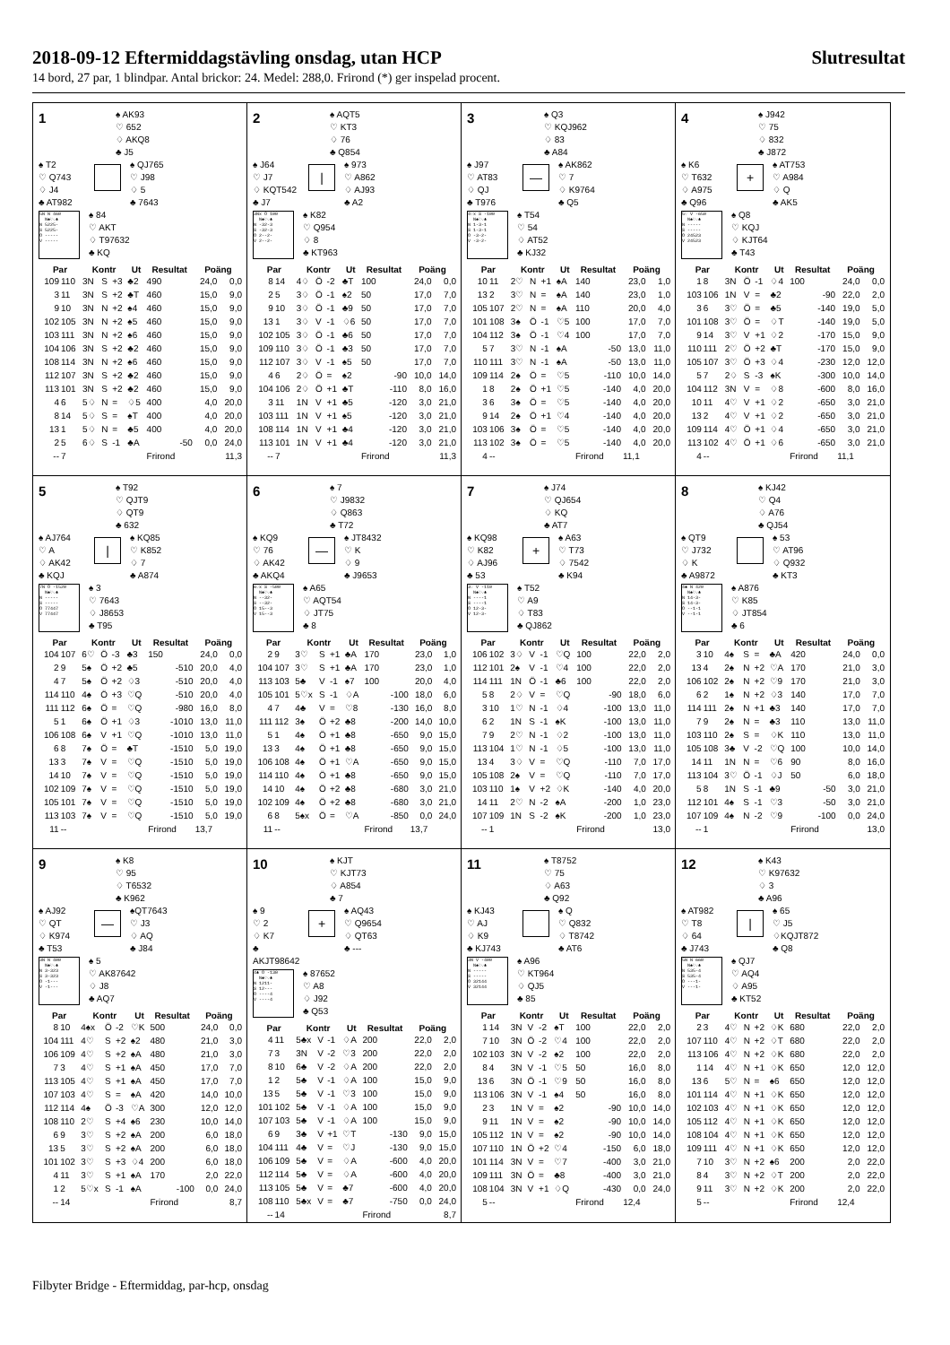2018-09-12 Eftermiddagstävling onsdag, utan HCP Slutresultat
14 bord, 27 par, 1 blindpar. Antal brickor: 24. Medel: 288,0. Frirond (*) ger inspelad procent.
1
♠ AK93
♡ 652
♢ AKQ8
♣ J5
♠ T2
♡ Q743
♢ J4
♣ AT982
♠ QJ765
♡ J98
♢ 5
♣ 7643
5N N 460 N♠♡♢♣ N 5225- S 5225- Ö ----- V -----
♠ 84
♡ AKT
♢ T97632
♣ KQ
| Par | | Kontr | | | Ut | Resultat | Poäng | |
| --- | --- | --- | --- | --- | --- | --- | --- | --- |
| 109 | 110 | 3N | S | +3 | ♣2 | 490 | 24,0 | 0,0 |
| 3 | 11 | 3N | S | +2 | ♣T | 460 | 15,0 | 9,0 |
| 9 | 10 | 3N | N | +2 | ♠4 | 460 | 15,0 | 9,0 |
| 102 | 105 | 3N | N | +2 | ♠5 | 460 | 15,0 | 9,0 |
| 103 | 111 | 3N | N | +2 | ♠6 | 460 | 15,0 | 9,0 |
| 104 | 106 | 3N | S | +2 | ♣2 | 460 | 15,0 | 9,0 |
| 108 | 114 | 3N | N | +2 | ♠6 | 460 | 15,0 | 9,0 |
| 112 | 107 | 3N | S | +2 | ♣2 | 460 | 15,0 | 9,0 |
| 113 | 101 | 3N | S | +2 | ♣2 | 460 | 15,0 | 9,0 |
| 4 | 6 | 5♢ | N | = | ♢5 | 400 | 4,0 | 20,0 |
| 8 | 14 | 5♢ | S | = | ♠T | 400 | 4,0 | 20,0 |
| 13 | 1 | 5♢ | N | = | ♣5 | 400 | 4,0 | 20,0 |
| 2 | 5 | 6♢ | S | -1 | ♣A | -50 | 0,0 | 24,0 |
| -- | 7 | | | | | Frirond | | 11,3 |
2
♠ AQT5
♡ KT3
♢ 76
♣ Q854
♠ J64
♡ J7
♢ KQT542
♣ J7
|
♠ 973
♡ A862
♢ AJ93
♣ A2
3Nx Ö 100 N♠♡♢♣ N -32-3 S -32-3 Ö 2--2- V 2--2-
♠ K82
♡ Q954
♢ 8
♣ KT963
| Par | | Kontr | | | Ut | Resultat | Poäng | |
| --- | --- | --- | --- | --- | --- | --- | --- | --- |
| 8 | 14 | 4♢ | Ö | -2 | ♣T | 100 | 24,0 | 0,0 |
| 2 | 5 | 3♢ | Ö | -1 | ♠2 | 50 | 17,0 | 7,0 |
| 9 | 10 | 3♢ | Ö | -1 | ♣9 | 50 | 17,0 | 7,0 |
| 13 | 1 | 3♢ | V | -1 | ♢6 | 50 | 17,0 | 7,0 |
| 102 | 105 | 3♢ | Ö | -1 | ♣6 | 50 | 17,0 | 7,0 |
| 109 | 110 | 3♢ | Ö | -1 | ♣3 | 50 | 17,0 | 7,0 |
| 112 | 107 | 3♢ | V | -1 | ♠5 | 50 | 17,0 | 7,0 |
| 4 | 6 | 2♢ | Ö | = | ♠2 | -90 | 10,0 | 14,0 |
| 104 | 106 | 2♢ | Ö | +1 | ♣T | -110 | 8,0 | 16,0 |
| 3 | 11 | 1N | V | +1 | ♣5 | -120 | 3,0 | 21,0 |
| 103 | 111 | 1N | V | +1 | ♠5 | -120 | 3,0 | 21,0 |
| 108 | 114 | 1N | V | +1 | ♣4 | -120 | 3,0 | 21,0 |
| 113 | 101 | 1N | V | +1 | ♣4 | -120 | 3,0 | 21,0 |
| -- | 7 | | | | | Frirond | | 11,3 |
3
♠ Q3
♡ KQJ962
♢ 83
♣ A84
♠ J97
♡ AT83
♢ QJ
♣ T976
—
♠ AK862
♡ 7
♢ K9764
♣ Q5
4♡x S -100 N♠♡♢♣ N 1-3-1 S 1-3-1 Ö -3-2- V -3-2-
♠ T54
♡ 54
♢ AT52
♣ KJ32
| Par | | Kontr | | | Ut | Resultat | Poäng | |
| --- | --- | --- | --- | --- | --- | --- | --- | --- |
| 10 | 11 | 2♡ | N | +1 | ♠A | 140 | 23,0 | 1,0 |
| 13 | 2 | 3♡ | N | = | ♠A | 140 | 23,0 | 1,0 |
| 105 | 107 | 2♡ | N | = | ♠A | 110 | 20,0 | 4,0 |
| 101 | 108 | 3♠ | Ö | -1 | ♡5 | 100 | 17,0 | 7,0 |
| 104 | 112 | 3♠ | Ö | -1 | ♡4 | 100 | 17,0 | 7,0 |
| 5 | 7 | 3♡ | N | -1 | ♠A | -50 | 13,0 | 11,0 |
| 110 | 111 | 3♡ | N | -1 | ♠A | -50 | 13,0 | 11,0 |
| 109 | 114 | 2♠ | Ö | = | ♡5 | -110 | 10,0 | 14,0 |
| 1 | 8 | 2♠ | Ö | +1 | ♡5 | -140 | 4,0 | 20,0 |
| 3 | 6 | 3♠ | Ö | = | ♡5 | -140 | 4,0 | 20,0 |
| 9 | 14 | 2♠ | Ö | +1 | ♡4 | -140 | 4,0 | 20,0 |
| 103 | 106 | 3♠ | Ö | = | ♡5 | -140 | 4,0 | 20,0 |
| 113 | 102 | 3♠ | Ö | = | ♡5 | -140 | 4,0 | 20,0 |
| 4 | -- | | | | | Frirond | 11,1 | |
4
♠ J942
♡ 75
♢ 832
♣ J872
♠ K6
♡ T632
♢ A975
♣ Q96
+
♠ AT753
♡ A984
♢ Q
♣ AK5
5♡ V -650 N♠♡♢♣ N ----- S ----- Ö 24523 V 24523
♠ Q8
♡ KQJ
♢ KJT64
♣ T43
| Par | | Kontr | | | Ut | Resultat | Poäng | |
| --- | --- | --- | --- | --- | --- | --- | --- | --- |
| 1 | 8 | 3N | Ö | -1 | ♢4 | 100 | 24,0 | 0,0 |
| 103 | 106 | 1N | V | = | ♣2 | -90 | 22,0 | 2,0 |
| 3 | 6 | 3♡ | Ö | = | ♣5 | -140 | 19,0 | 5,0 |
| 101 | 108 | 3♡ | Ö | = | ♢T | -140 | 19,0 | 5,0 |
| 9 | 14 | 3♡ | V | +1 | ♢2 | -170 | 15,0 | 9,0 |
| 110 | 111 | 2♡ | Ö | +2 | ♣T | -170 | 15,0 | 9,0 |
| 105 | 107 | 3♡ | Ö | +3 | ♢4 | -230 | 12,0 | 12,0 |
| 5 | 7 | 2♢ | S | -3 | ♠K | -300 | 10,0 | 14,0 |
| 104 | 112 | 3N | V | = | ♢8 | -600 | 8,0 | 16,0 |
| 10 | 11 | 4♡ | V | +1 | ♢2 | -650 | 3,0 | 21,0 |
| 13 | 2 | 4♡ | V | +1 | ♢2 | -650 | 3,0 | 21,0 |
| 109 | 114 | 4♡ | Ö | +1 | ♢4 | -650 | 3,0 | 21,0 |
| 113 | 102 | 4♡ | Ö | +1 | ♢6 | -650 | 3,0 | 21,0 |
| 4 | -- | | | | | Frirond | 11,1 | |
5
♠ T92
♡ QJT9
♢ QT9
♣ 632
♠ AJ764
♡ A
♢ AK42
♣ KQJ
|
♠ KQ85
♡ K852
♢ 7
♣ A874
7N Ö -1520 N♠♡♢♣ N ----- S ----- Ö 77447 V 77447
♠ 3
♡ 7643
♢ J8653
♣ T95
| Par | | Kontr | | | Ut | Resultat | Poäng | |
| --- | --- | --- | --- | --- | --- | --- | --- | --- |
| 104 | 107 | 6♡ | Ö | -3 | ♣3 | 150 | 24,0 | 0,0 |
| 2 | 9 | 5♠ | Ö | +2 | ♣5 | -510 | 20,0 | 4,0 |
| 4 | 7 | 5♠ | Ö | +2 | ♢3 | -510 | 20,0 | 4,0 |
| 114 | 110 | 4♠ | Ö | +3 | ♡Q | -510 | 20,0 | 4,0 |
| 111 | 112 | 6♠ | Ö | = | ♡Q | -980 | 16,0 | 8,0 |
| 5 | 1 | 6♠ | Ö | +1 | ♢3 | -1010 | 13,0 | 11,0 |
| 106 | 108 | 6♠ | V | +1 | ♡Q | -1010 | 13,0 | 11,0 |
| 6 | 8 | 7♠ | Ö | = | ♣T | -1510 | 5,0 | 19,0 |
| 13 | 3 | 7♠ | V | = | ♡Q | -1510 | 5,0 | 19,0 |
| 14 | 10 | 7♠ | V | = | ♡Q | -1510 | 5,0 | 19,0 |
| 102 | 109 | 7♠ | V | = | ♡Q | -1510 | 5,0 | 19,0 |
| 105 | 101 | 7♠ | V | = | ♡Q | -1510 | 5,0 | 19,0 |
| 113 | 103 | 7♠ | V | = | ♡Q | -1510 | 5,0 | 19,0 |
| 11 | -- | | | | | Frirond | 13,7 | |
6
♠ 7
♡ J9832
♢ Q863
♣ T72
♠ KQ9
♡ 76
♢ AK42
♣ AKQ4
—
♠ JT8432
♡ K
♢ 9
♣ J9653
6♢x S -500 N♠♡♢♣ N --32- S --32- Ö 15--3 V 15--3
♠ A65
♡ AQT54
♢ JT75
♣ 8
| Par | | Kontr | | | Ut | Resultat | Poäng | |
| --- | --- | --- | --- | --- | --- | --- | --- | --- |
| 2 | 9 | 3♡ | S | +1 | ♣A | 170 | 23,0 | 1,0 |
| 104 | 107 | 3♡ | S | +1 | ♣A | 170 | 23,0 | 1,0 |
| 113 | 103 | 5♣ | V | -1 | ♠7 | 100 | 20,0 | 4,0 |
| 105 | 101 | 5♡x | S | -1 | ♢A | -100 | 18,0 | 6,0 |
| 4 | 7 | 4♣ | V | = | ♡8 | -130 | 16,0 | 8,0 |
| 111 | 112 | 3♠ | Ö | +2 | ♣8 | -200 | 14,0 | 10,0 |
| 5 | 1 | 4♠ | Ö | +1 | ♣8 | -650 | 9,0 | 15,0 |
| 13 | 3 | 4♠ | Ö | +1 | ♣8 | -650 | 9,0 | 15,0 |
| 106 | 108 | 4♠ | Ö | +1 | ♡A | -650 | 9,0 | 15,0 |
| 114 | 110 | 4♠ | Ö | +1 | ♣8 | -650 | 9,0 | 15,0 |
| 14 | 10 | 4♠ | Ö | +2 | ♣8 | -680 | 3,0 | 21,0 |
| 102 | 109 | 4♠ | Ö | +2 | ♣8 | -680 | 3,0 | 21,0 |
| 6 | 8 | 5♠x | Ö | = | ♡A | -850 | 0,0 | 24,0 |
| 11 | -- | | | | | Frirond | 13,7 | |
7
♠ J74
♡ QJ654
♢ KQ
♣ AT7
♠ KQ98
♡ K82
♢ AJ96
♣ 53
+
♠ A63
♡ T73
♢ 7542
♣ K94
3♢ V -110 N♠♡♢♣ N ----1 S ----1 Ö 12-3- V 12-3-
♠ T52
♡ A9
♢ T83
♣ QJ862
| Par | | Kontr | | | Ut | Resultat | Poäng | |
| --- | --- | --- | --- | --- | --- | --- | --- | --- |
| 106 | 102 | 3♢ | V | -1 | ♡Q | 100 | 22,0 | 2,0 |
| 112 | 101 | 2♠ | V | -1 | ♡4 | 100 | 22,0 | 2,0 |
| 114 | 111 | 1N | Ö | -1 | ♣6 | 100 | 22,0 | 2,0 |
| 5 | 8 | 2♢ | V | = | ♡Q | -90 | 18,0 | 6,0 |
| 3 | 10 | 1♡ | N | -1 | ♢4 | -100 | 13,0 | 11,0 |
| 6 | 2 | 1N | S | -1 | ♠K | -100 | 13,0 | 11,0 |
| 7 | 9 | 2♡ | N | -1 | ♢2 | -100 | 13,0 | 11,0 |
| 113 | 104 | 1♡ | N | -1 | ♢5 | -100 | 13,0 | 11,0 |
| 13 | 4 | 3♢ | V | = | ♡Q | -110 | 7,0 | 17,0 |
| 105 | 108 | 2♠ | V | = | ♡Q | -110 | 7,0 | 17,0 |
| 103 | 110 | 1♠ | V | +2 | ♢K | -140 | 4,0 | 20,0 |
| 14 | 11 | 2♡ | N | -2 | ♠A | -200 | 1,0 | 23,0 |
| 107 | 109 | 1N | S | -2 | ♠K | -200 | 1,0 | 23,0 |
| -- | 1 | | | | | Frirond | | 13,0 |
8
♠ KJ42
♡ Q4
♢ A76
♣ QJ54
♠ QT9
♡ J732
♢ K
♣ A9872
♠ 53
♡ AT96
♢ Q932
♣ KT3
4♠ N 420 N♠♡♢♣ N 14-3- S 14-3- Ö --1-1 V --1-1
♠ A876
♡ K85
♢ JT854
♣ 6
| Par | | Kontr | | | Ut | Resultat | Poäng | |
| --- | --- | --- | --- | --- | --- | --- | --- | --- |
| 3 | 10 | 4♠ | S | = | ♣A | 420 | 24,0 | 0,0 |
| 13 | 4 | 2♠ | N | +2 | ♡A | 170 | 21,0 | 3,0 |
| 106 | 102 | 2♠ | N | +2 | ♡9 | 170 | 21,0 | 3,0 |
| 6 | 2 | 1♠ | N | +2 | ♢3 | 140 | 17,0 | 7,0 |
| 114 | 111 | 2♠ | N | +1 | ♣3 | 140 | 17,0 | 7,0 |
| 7 | 9 | 2♠ | N | = | ♣3 | 110 | 13,0 | 11,0 |
| 103 | 110 | 2♠ | S | = | ♢K | 110 | 13,0 | 11,0 |
| 105 | 108 | 3♣ | V | -2 | ♡Q | 100 | 10,0 | 14,0 |
| 14 | 11 | 1N | N | = | ♡6 | 90 | 8,0 | 16,0 |
| 113 | 104 | 3♡ | Ö | -1 | ♢J | 50 | 6,0 | 18,0 |
| 5 | 8 | 1N | S | -1 | ♣9 | -50 | 3,0 | 21,0 |
| 112 | 101 | 4♠ | S | -1 | ♡3 | -50 | 3,0 | 21,0 |
| 107 | 109 | 4♠ | N | -2 | ♡9 | -100 | 0,0 | 24,0 |
| -- | 1 | | | | | Frirond | | 13,0 |
9
♠ K8
♡ 95
♢ T6532
♣ K962
♠ AJ92
♡ QT
♢ K974
♣ T53
—
♠QT7643
♡ J3
♢ AQ
♣ J84
3N N 400 N♠♡♢♣ N 3-323 S 3-323 Ö -1--- V -1---
♠ 5
♡ AK87642
♢ J8
♣ AQ7
| Par | | Kontr | | | Ut | Resultat | Poäng | |
| --- | --- | --- | --- | --- | --- | --- | --- | --- |
| 8 | 10 | 4♠x | Ö | -2 | ♡K | 500 | 24,0 | 0,0 |
| 104 | 111 | 4♡ | S | +2 | ♠2 | 480 | 21,0 | 3,0 |
| 106 | 109 | 4♡ | S | +2 | ♠A | 480 | 21,0 | 3,0 |
| 7 | 3 | 4♡ | S | +1 | ♠A | 450 | 17,0 | 7,0 |
| 113 | 105 | 4♡ | S | +1 | ♠A | 450 | 17,0 | 7,0 |
| 107 | 103 | 4♡ | S | = | ♠A | 420 | 14,0 | 10,0 |
| 112 | 114 | 4♠ | Ö | -3 | ♡A | 300 | 12,0 | 12,0 |
| 108 | 110 | 2♡ | S | +4 | ♠6 | 230 | 10,0 | 14,0 |
| 6 | 9 | 3♡ | S | +2 | ♠A | 200 | 6,0 | 18,0 |
| 13 | 5 | 3♡ | S | +2 | ♠A | 200 | 6,0 | 18,0 |
| 101 | 102 | 3♡ | S | +3 | ♢4 | 200 | 6,0 | 18,0 |
| 4 | 11 | 3♡ | S | +1 | ♠A | 170 | 2,0 | 22,0 |
| 1 | 2 | 5♡x | S | -1 | ♠A | -100 | 0,0 | 24,0 |
| -- | 14 | | | | | Frirond | | 8,7 |
10
♠ KJT
♡ KJT73
♢ A854
♣ 7
♠ 9
♡ 2
♢ K7
♣ AKJT98642
+
♠ AQ43
♡ Q9654
♢ QT63
♣ ---
4♣ Ö -130 N♠♡♢♣ N 1211- S 12--- Ö ----4 V ----4
♠ 87652
♡ A8
♢ J92
♣ Q53
| Par | | Kontr | | | Ut | Resultat | Poäng | |
| --- | --- | --- | --- | --- | --- | --- | --- | --- |
| 4 | 11 | 5♣x | V | -1 | ♢A | 200 | 22,0 | 2,0 |
| 7 | 3 | 3N | V | -2 | ♡3 | 200 | 22,0 | 2,0 |
| 8 | 10 | 6♣ | V | -2 | ♢A | 200 | 22,0 | 2,0 |
| 1 | 2 | 5♣ | V | -1 | ♢A | 100 | 15,0 | 9,0 |
| 13 | 5 | 5♣ | V | -1 | ♡3 | 100 | 15,0 | 9,0 |
| 101 | 102 | 5♣ | V | -1 | ♢A | 100 | 15,0 | 9,0 |
| 107 | 103 | 5♣ | V | -1 | ♢A | 100 | 15,0 | 9,0 |
| 6 | 9 | 3♣ | V | +1 | ♡T | -130 | 9,0 | 15,0 |
| 104 | 111 | 4♣ | V | = | ♡J | -130 | 9,0 | 15,0 |
| 106 | 109 | 5♣ | V | = | ♢A | -600 | 4,0 | 20,0 |
| 112 | 114 | 5♣ | V | = | ♢A | -600 | 4,0 | 20,0 |
| 113 | 105 | 5♣ | V | = | ♣7 | -600 | 4,0 | 20,0 |
| 108 | 110 | 5♣x | V | = | ♣7 | -750 | 0,0 | 24,0 |
| -- | 14 | | | | | Frirond | | 8,7 |
11
♠ T8752
♡ 75
♢ A63
♣ Q92
♠ KJ43
♡ AJ
♢ K9
♣ KJ743
♠ Q
♡ Q832
♢ T8742
♣ AT6
3N V -400 N♠♡♢♣ N ----- S ----- Ö 32144 V 32144
♠ A96
♡ KT964
♢ QJ5
♣ 85
| Par | | Kontr | | | Ut | Resultat | Poäng | |
| --- | --- | --- | --- | --- | --- | --- | --- | --- |
| 1 | 14 | 3N | V | -2 | ♠T | 100 | 22,0 | 2,0 |
| 7 | 10 | 3N | Ö | -2 | ♡4 | 100 | 22,0 | 2,0 |
| 102 | 103 | 3N | V | -2 | ♠2 | 100 | 22,0 | 2,0 |
| 8 | 4 | 3N | V | -1 | ♡5 | 50 | 16,0 | 8,0 |
| 13 | 6 | 3N | Ö | -1 | ♡9 | 50 | 16,0 | 8,0 |
| 113 | 106 | 3N | V | -1 | ♠4 | 50 | 16,0 | 8,0 |
| 2 | 3 | 1N | V | = | ♠2 | -90 | 10,0 | 14,0 |
| 9 | 11 | 1N | V | = | ♠2 | -90 | 10,0 | 14,0 |
| 105 | 112 | 1N | V | = | ♠2 | -90 | 10,0 | 14,0 |
| 107 | 110 | 1N | Ö | +2 | ♡4 | -150 | 6,0 | 18,0 |
| 101 | 114 | 3N | V | = | ♡7 | -400 | 3,0 | 21,0 |
| 109 | 111 | 3N | Ö | = | ♣8 | -400 | 3,0 | 21,0 |
| 108 | 104 | 3N | V | +1 | ♢Q | -430 | 0,0 | 24,0 |
| 5 | -- | | | | | Frirond | 12,4 | |
12
♠ K43
♡ K97632
♢ 3
♣ A96
♠ AT982
♡ T8
♢ 64
♣ J743
|
♠ 65
♡ J5
♢KQJT872
♣ Q8
5N N 660 N♠♡♢♣ N 535-4 S 535-4 Ö ---1- V ---1-
♠ QJ7
♡ AQ4
♢ A95
♣ KT52
| Par | | Kontr | | | Ut | Resultat | Poäng | |
| --- | --- | --- | --- | --- | --- | --- | --- | --- |
| 2 | 3 | 4♡ | N | +2 | ♢K | 680 | 22,0 | 2,0 |
| 107 | 110 | 4♡ | N | +2 | ♢T | 680 | 22,0 | 2,0 |
| 113 | 106 | 4♡ | N | +2 | ♢K | 680 | 22,0 | 2,0 |
| 1 | 14 | 4♡ | N | +1 | ♢K | 650 | 12,0 | 12,0 |
| 13 | 6 | 5♡ | N | = | ♠6 | 650 | 12,0 | 12,0 |
| 101 | 114 | 4♡ | N | +1 | ♢K | 650 | 12,0 | 12,0 |
| 102 | 103 | 4♡ | N | +1 | ♢K | 650 | 12,0 | 12,0 |
| 105 | 112 | 4♡ | N | +1 | ♢K | 650 | 12,0 | 12,0 |
| 108 | 104 | 4♡ | N | +1 | ♢K | 650 | 12,0 | 12,0 |
| 109 | 111 | 4♡ | N | +1 | ♢K | 650 | 12,0 | 12,0 |
| 7 | 10 | 3♡ | N | +2 | ♠6 | 200 | 2,0 | 22,0 |
| 8 | 4 | 3♡ | N | +2 | ♢T | 200 | 2,0 | 22,0 |
| 9 | 11 | 3♡ | N | +2 | ♢K | 200 | 2,0 | 22,0 |
| 5 | -- | | | | | Frirond | 12,4 | |
Filbyter Bridge - Eftermiddag, par-hcp, onsdag